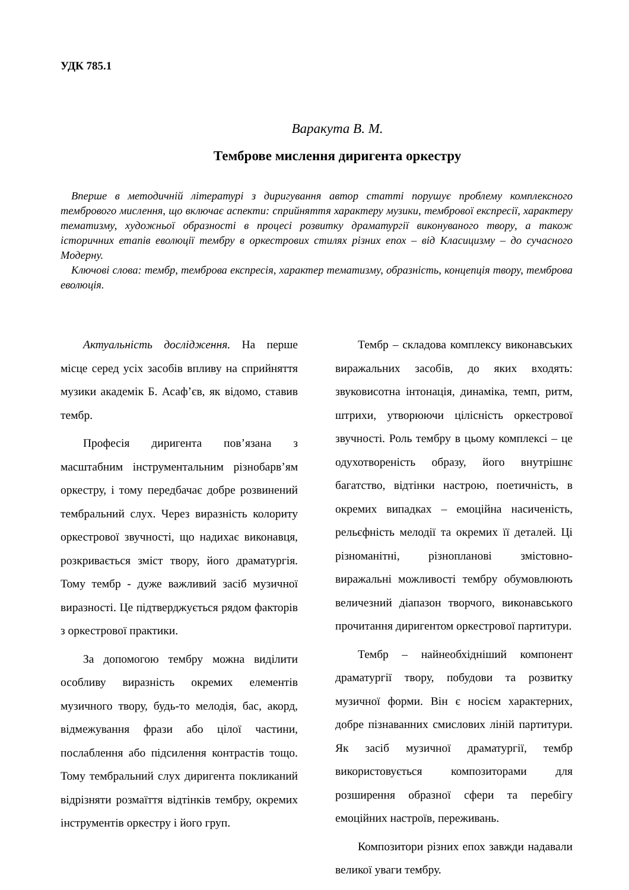УДК 785.1
Варакута В. М.
Темброве мислення диригента оркестру
Вперше в методичній літературі з диригування автор статті порушує проблему комплексного тембрового мислення, що включає аспекти: сприйняття характеру музики, тембрової експресії, характеру тематизму, художньої образності в процесі розвитку драматургії виконуваного твору, а також історичних етапів еволюції тембру в оркестрових стилях різних епох – від Класицизму – до сучасного Модерну.
Ключові слова: тембр, темброва експресія, характер тематизму, образність, концепція твору, темброва еволюція.
Актуальність дослідження. На перше місце серед усіх засобів впливу на сприйняття музики академік Б. Асаф’єв, як відомо, ставив тембр.
Професія диригента пов’язана з масштабним інструментальним різнобарв’ям оркестру, і тому передбачає добре розвинений тембральний слух. Через виразність колориту оркестрової звучності, що надихає виконавця, розкривається зміст твору, його драматургія. Тому тембр - дуже важливий засіб музичної виразності. Це підтверджується рядом факторів з оркестрової практики.
За допомогою тембру можна виділити особливу виразність окремих елементів музичного твору, будь-то мелодія, бас, акорд, відмежування фрази або цілої частини, послаблення або підсилення контрастів тощо. Тому тембральний слух диригента покликаний відрізняти розмаїття відтінків тембру, окремих інструментів оркестру і його груп.
Тембр – складова комплексу виконавських виражальних засобів, до яких входять: звуковисотна інтонація, динаміка, темп, ритм, штрихи, утворюючи цілісність оркестрової звучності. Роль тембру в цьому комплексі – це одухотвореність образу, його внутрішнє багатство, відтінки настрою, поетичність, в окремих випадках – емоційна насиченість, рельєфність мелодії та окремих її деталей. Ці різноманітні, різнопланові змістовно-виражальні можливості тембру обумовлюють величезний діапазон творчого, виконавського прочитання диригентом оркестрової партитури.
Тембр – найнеобхідніший компонент драматургії твору, побудови та розвитку музичної форми. Він є носієм характерних, добре пізнаванних смислових ліній партитури. Як засіб музичної драматургії, тембр використовується композиторами для розширення образної сфери та перебігу емоційних настроїв, переживань.
Композитори різних епох завжди надавали великої уваги тембру.